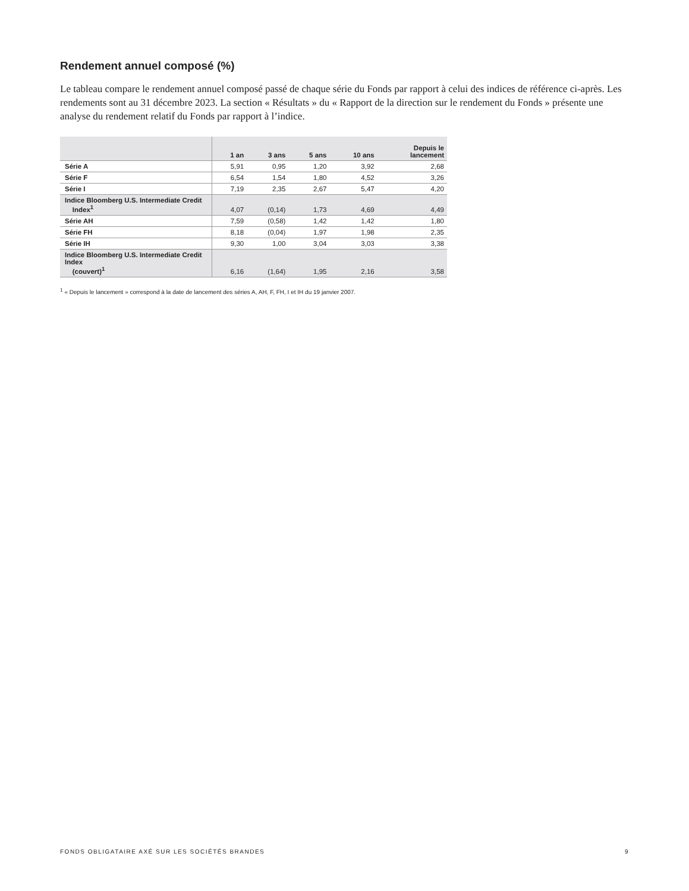Rendement annuel composé (%)
Le tableau compare le rendement annuel composé passé de chaque série du Fonds par rapport à celui des indices de référence ci-après. Les rendements sont au 31 décembre 2023. La section « Résultats » du « Rapport de la direction sur le rendement du Fonds » présente une analyse du rendement relatif du Fonds par rapport à l’indice.
| | 1 an | 3 ans | 5 ans | 10 ans | Depuis le lancement |
| --- | --- | --- | --- | --- | --- |
| Série A | 5,91 | 0,95 | 1,20 | 3,92 | 2,68 |
| Série F | 6,54 | 1,54 | 1,80 | 4,52 | 3,26 |
| Série I | 7,19 | 2,35 | 2,67 | 5,47 | 4,20 |
| Indice Bloomberg U.S. Intermediate Credit Index<sup>1</sup> | 4,07 | (0,14) | 1,73 | 4,69 | 4,49 |
| Série AH | 7,59 | (0,58) | 1,42 | 1,42 | 1,80 |
| Série FH | 8,18 | (0,04) | 1,97 | 1,98 | 2,35 |
| Série IH | 9,30 | 1,00 | 3,04 | 3,03 | 3,38 |
| Indice Bloomberg U.S. Intermediate Credit Index (couvert)<sup>1</sup> | 6,16 | (1,64) | 1,95 | 2,16 | 3,58 |
<sup>1</sup> « Depuis le lancement » correspond à la date de lancement des séries A, AH, F, FH, I et IH du 19 janvier 2007.
FONDS OBLIGATAIRE AXÉ SUR LES SOCIÉTÉS BRANDES 9